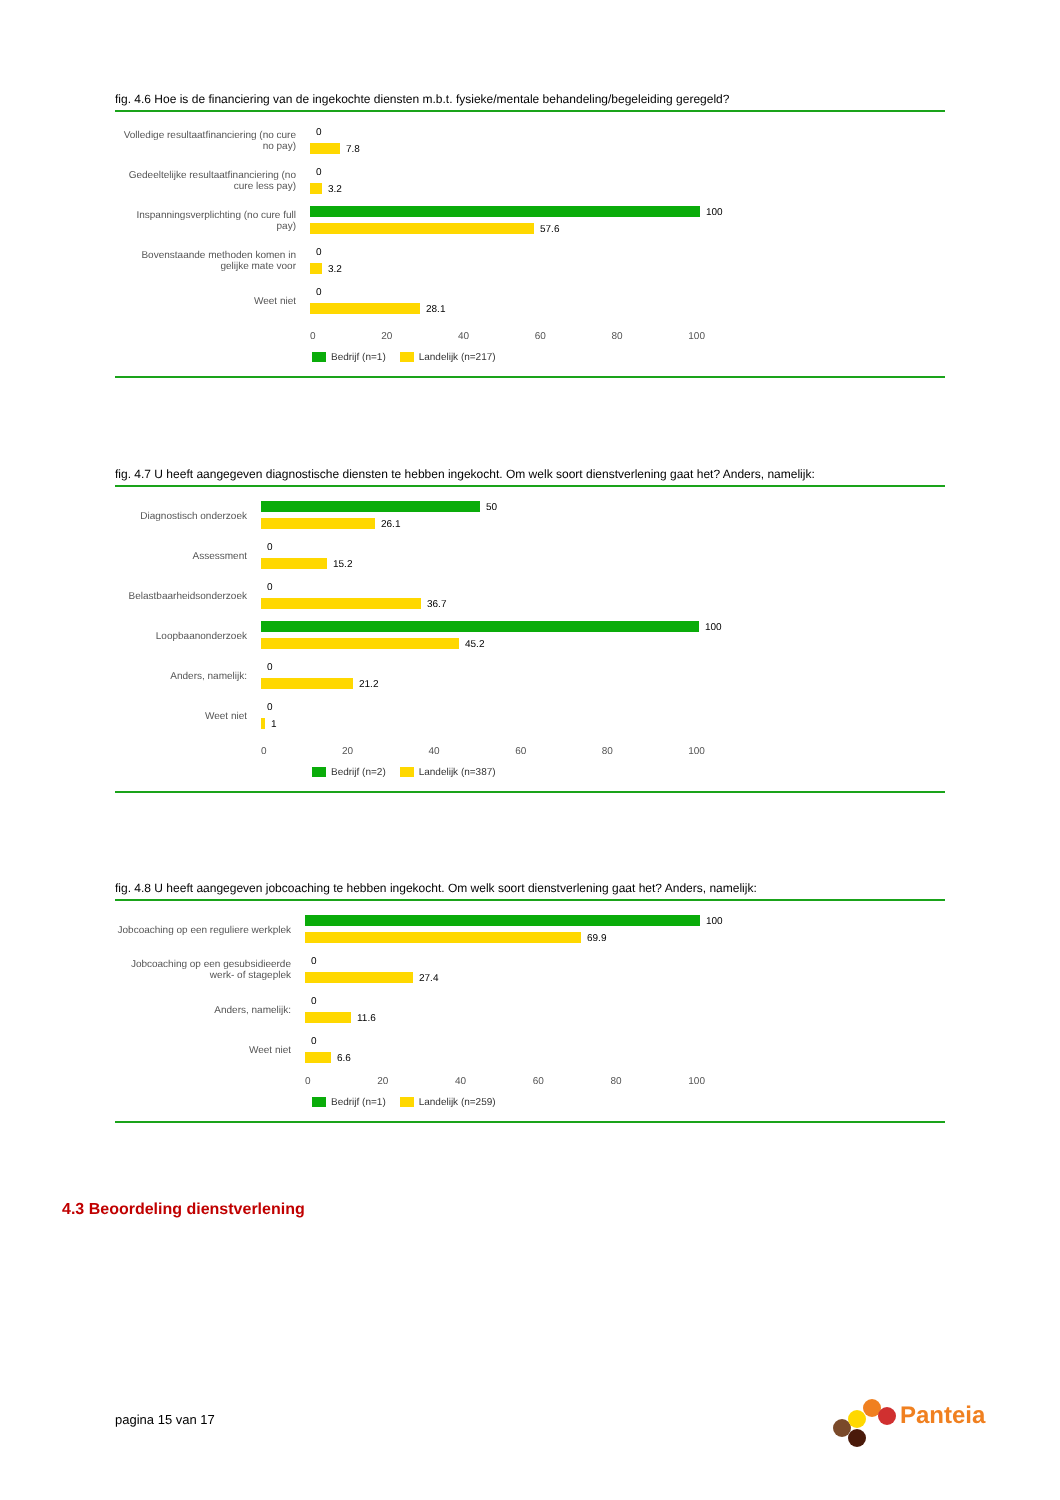fig. 4.6 Hoe is de financiering van de ingekochte diensten m.b.t. fysieke/mentale behandeling/begeleiding geregeld?
Volledige resultaatfinanciering (no cure no pay)
0
7.8
Gedeeltelijke resultaatfinanciering (no cure less pay)
0
3.2
Inspanningsverplichting (no cure full pay)
100
57.6
Bovenstaande methoden komen in gelijke mate voor
0
3.2
Weet niet
0
28.1
0 20 40 60 80 100
Bedrijf (n=1) Landelijk (n=217)
fig. 4.7 U heeft aangegeven diagnostische diensten te hebben ingekocht. Om welk soort dienstverlening gaat het? Anders, namelijk:
Diagnostisch onderzoek
50
26.1
Assessment
0
15.2
Belastbaarheidsonderzoek
0
36.7
Loopbaanonderzoek
100
45.2
Anders, namelijk:
0
21.2
Weet niet
0
1
0 20 40 60 80 100
Bedrijf (n=2) Landelijk (n=387)
fig. 4.8 U heeft aangegeven jobcoaching te hebben ingekocht. Om welk soort dienstverlening gaat het? Anders, namelijk:
Jobcoaching op een reguliere werkplek
100
69.9
Jobcoaching op een gesubsidieerde werk- of stageplek
0
27.4
Anders, namelijk:
0
11.6
Weet niet
0
6.6
0 20 40 60 80 100
Bedrijf (n=1) Landelijk (n=259)
4.3 Beoordeling dienstverlening
pagina 15 van 17
Panteia